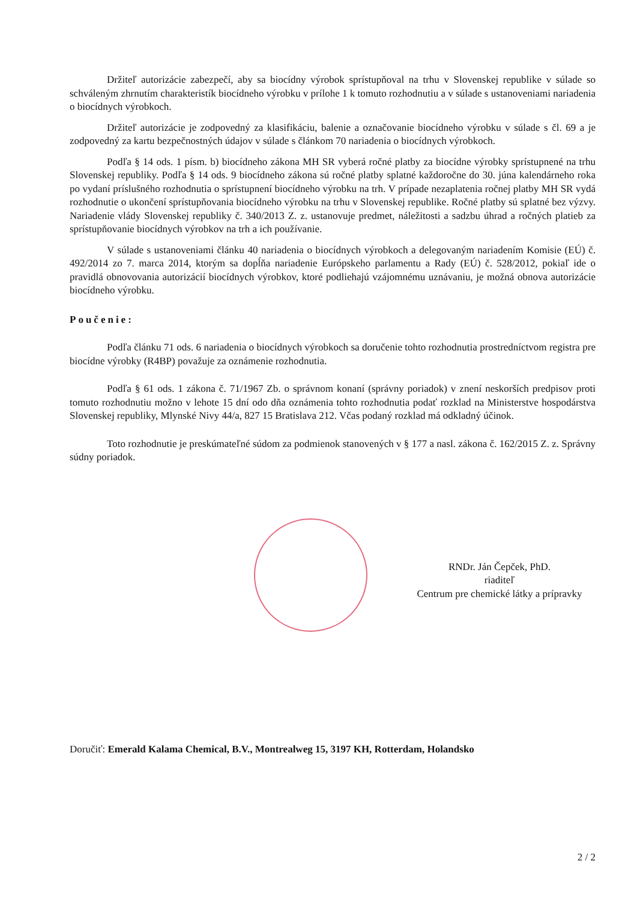Držiteľ autorizácie zabezpečí, aby sa biocídny výrobok sprístupňoval na trhu v Slovenskej republike v súlade so schváleným zhrnutím charakteristík biocídneho výrobku v prílohe 1 k tomuto rozhodnutiu a v súlade s ustanoveniami nariadenia o biocídnych výrobkoch.
Držiteľ autorizácie je zodpovedný za klasifikáciu, balenie a označovanie biocídneho výrobku v súlade s čl. 69 a je zodpovedný za kartu bezpečnostných údajov v súlade s článkom 70 nariadenia o biocídnych výrobkoch.
Podľa § 14 ods. 1 písm. b) biocídneho zákona MH SR vyberá ročné platby za biocídne výrobky sprístupnené na trhu Slovenskej republiky. Podľa § 14 ods. 9 biocídneho zákona sú ročné platby splatné každoročne do 30. júna kalendárneho roka po vydaní príslušného rozhodnutia o sprístupnení biocídneho výrobku na trh. V prípade nezaplatenia ročnej platby MH SR vydá rozhodnutie o ukončení sprístupňovania biocídneho výrobku na trhu v Slovenskej republike. Ročné platby sú splatné bez výzvy. Nariadenie vlády Slovenskej republiky č. 340/2013 Z. z. ustanovuje predmet, náležitosti a sadzbu úhrad a ročných platieb za sprístupňovanie biocídnych výrobkov na trh a ich používanie.
V súlade s ustanoveniami článku 40 nariadenia o biocídnych výrobkoch a delegovaným nariadením Komisie (EÚ) č. 492/2014 zo 7. marca 2014, ktorým sa dopĺňa nariadenie Európskeho parlamentu a Rady (EÚ) č. 528/2012, pokiaľ ide o pravidlá obnovovania autorizácií biocídnych výrobkov, ktoré podliehajú vzájomnému uznávaniu, je možná obnova autorizácie biocídneho výrobku.
Poučenie:
Podľa článku 71 ods. 6 nariadenia o biocídnych výrobkoch sa doručenie tohto rozhodnutia prostredníctvom registra pre biocídne výrobky (R4BP) považuje za oznámenie rozhodnutia.
Podľa § 61 ods. 1 zákona č. 71/1967 Zb. o správnom konaní (správny poriadok) v znení neskorších predpisov proti tomuto rozhodnutiu možno v lehote 15 dní odo dňa oznámenia tohto rozhodnutia podať rozklad na Ministerstve hospodárstva Slovenskej republiky, Mlynské Nivy 44/a, 827 15 Bratislava 212. Včas podaný rozklad má odkladný účinok.
Toto rozhodnutie je preskúmateľné súdom za podmienok stanovených v § 177 a nasl. zákona č. 162/2015 Z. z. Správny súdny poriadok.
RNDr. Ján Čepček, PhD.
riaditeľ
Centrum pre chemické látky a prípravky
Doručiť: Emerald Kalama Chemical, B.V., Montrealweg 15, 3197 KH, Rotterdam, Holandsko
2 / 2